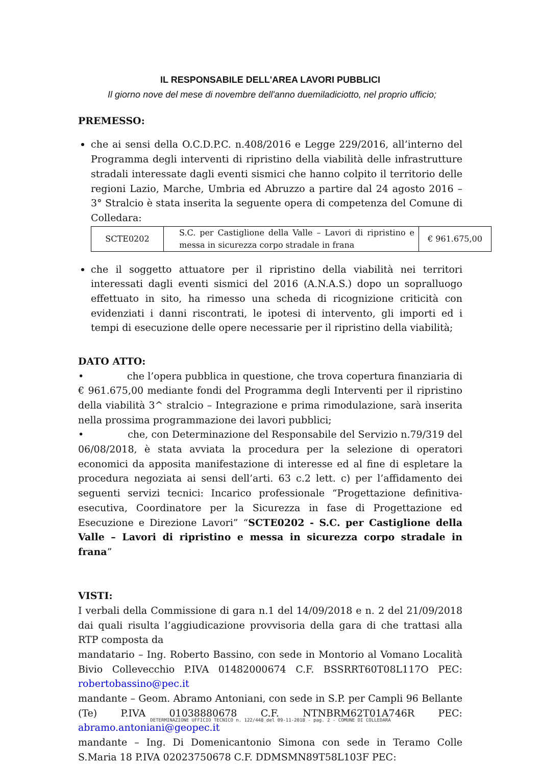IL RESPONSABILE DELL'AREA LAVORI PUBBLICI
Il giorno nove del mese di novembre dell'anno duemiladiciotto, nel proprio ufficio;
PREMESSO:
che ai sensi della O.C.D.P.C. n.408/2016 e Legge 229/2016, all’interno del Programma degli interventi di ripristino della viabilità delle infrastrutture stradali interessate dagli eventi sismici che hanno colpito il territorio delle regioni Lazio, Marche, Umbria ed Abruzzo a partire dal 24 agosto 2016 – 3° Stralcio è stata inserita la seguente opera di competenza del Comune di Colledara:
| SCTE0202 | S.C. per Castiglione della Valle – Lavori di ripristino e messa in sicurezza corpo stradale in frana | € 961.675,00 |
che il soggetto attuatore per il ripristino della viabilità nei territori interessati dagli eventi sismici del 2016 (A.N.A.S.) dopo un sopralluogo effettuato in sito, ha rimesso una scheda di ricognizione criticità con evidenziati i danni riscontrati, le ipotesi di intervento, gli importi ed i tempi di esecuzione delle opere necessarie per il ripristino della viabilità;
DATO ATTO:
• che l’opera pubblica in questione, che trova copertura finanziaria di € 961.675,00 mediante fondi del Programma degli Interventi per il ripristino della viabilità 3^ stralcio – Integrazione e prima rimodulazione, sarà inserita nella prossima programmazione dei lavori pubblici;
• che, con Determinazione del Responsabile del Servizio n.79/319 del 06/08/2018, è stata avviata la procedura per la selezione di operatori economici da apposita manifestazione di interesse ed al fine di espletare la procedura negoziata ai sensi dell’arti. 63 c.2 lett. c) per l’affidamento dei seguenti servizi tecnici: Incarico professionale “Progettazione definitiva-esecutiva, Coordinatore per la Sicurezza in fase di Progettazione ed Esecuzione e Direzione Lavori” “SCTE0202 - S.C. per Castiglione della Valle – Lavori di ripristino e messa in sicurezza corpo stradale in frana”
VISTI:
I verbali della Commissione di gara n.1 del 14/09/2018 e n. 2 del 21/09/2018 dai quali risulta l’aggiudicazione provvisoria della gara di che trattasi alla RTP composta da
mandatario – Ing. Roberto Bassino, con sede in Montorio al Vomano Località Bivio Collevecchio P.IVA 01482000674 C.F. BSSRRT60T08L117O PEC: robertobassino@pec.it
mandante – Geom. Abramo Antoniani, con sede in S.P. per Campli 96 Bellante (Te) P.IVA 01038880678 C.F. NTNBRM62T01A746R PEC: abramo.antoniani@geopec.it
mandante – Ing. Di Domenicantonio Simona con sede in Teramo Colle S.Maria 18 P.IVA 02023750678 C.F. DDMSMN89T58L103F PEC:
DETERMINAZIONE UFFICIO TECNICO n. 122/448 del 09-11-2018 - pag. 2 - COMUNE DI COLLEDARA